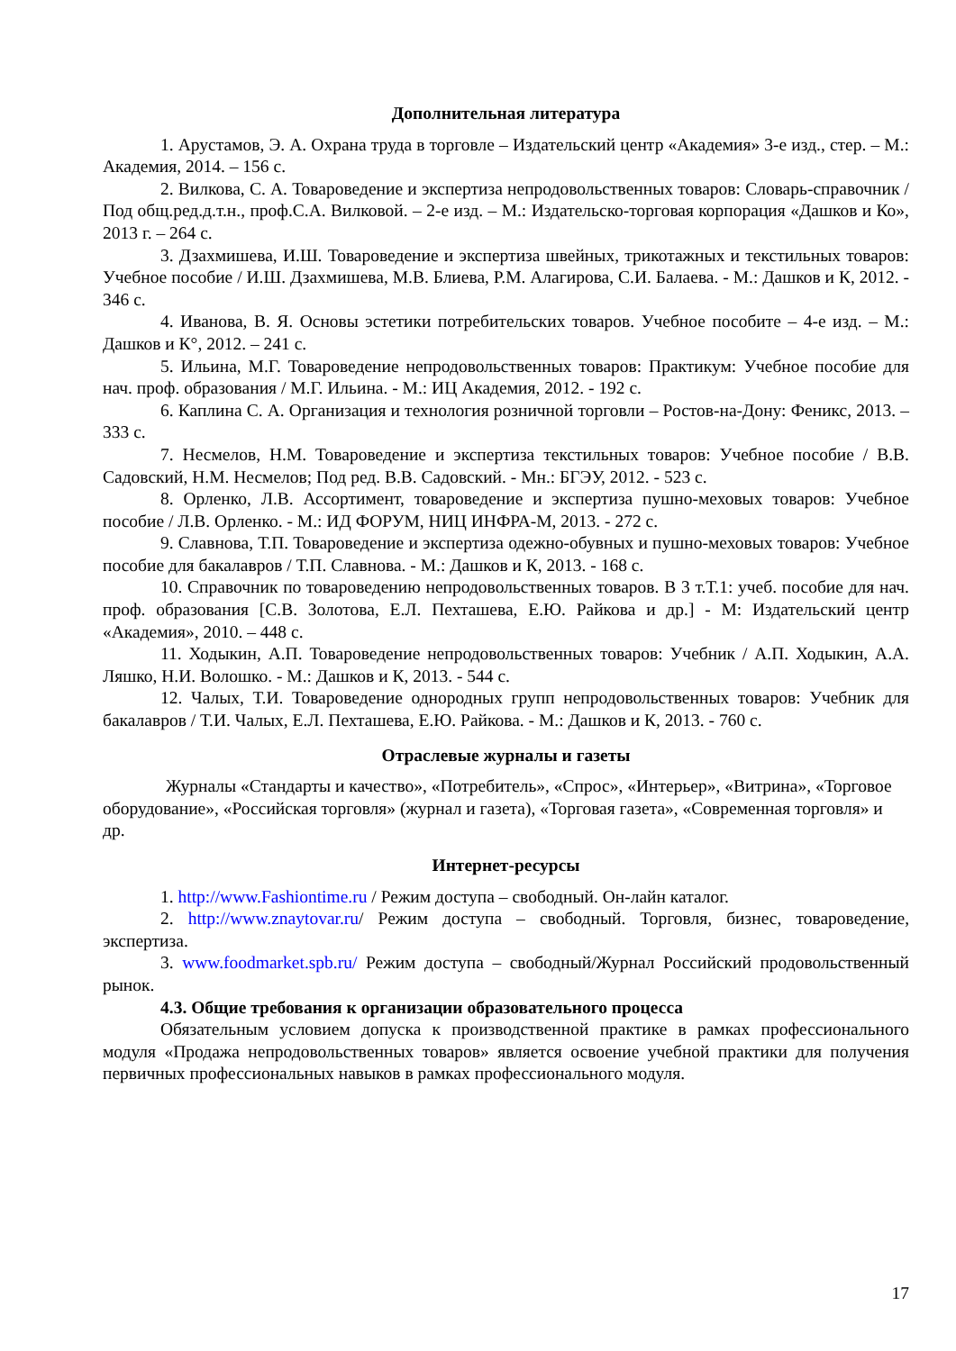Дополнительная литература
1. Арустамов, Э. А. Охрана труда в торговле – Издательский центр «Академия» 3-е изд., стер. – М.: Академия, 2014. – 156 с.
2. Вилкова, С. А. Товароведение и экспертиза непродовольственных товаров: Словарь-справочник / Под общ.ред.д.т.н., проф.С.А. Вилковой. – 2-е изд. – М.: Издательско-торговая корпорация «Дашков и Ко», 2013 г. – 264 с.
3. Дзахмишева, И.Ш. Товароведение и экспертиза швейных, трикотажных и текстильных товаров: Учебное пособие / И.Ш. Дзахмишева, М.В. Блиева, Р.М. Алагирова, С.И. Балаева. - М.: Дашков и К, 2012. - 346 с.
4. Иванова, В. Я. Основы эстетики потребительских товаров. Учебное пособите – 4-е изд. – М.: Дашков и К°, 2012. – 241 с.
5. Ильина, М.Г. Товароведение непродовольственных товаров: Практикум: Учебное пособие для нач. проф. образования / М.Г. Ильина. - М.: ИЦ Академия, 2012. - 192 с.
6. Каплина С. А. Организация и технология розничной торговли – Ростов-на-Дону: Феникс, 2013. – 333 с.
7. Несмелов, Н.М. Товароведение и экспертиза текстильных товаров: Учебное пособие / В.В. Садовский, Н.М. Несмелов; Под ред. В.В. Садовский. - Мн.: БГЭУ, 2012. - 523 с.
8. Орленко, Л.В. Ассортимент, товароведение и экспертиза пушно-меховых товаров: Учебное пособие / Л.В. Орленко. - М.: ИД ФОРУМ, НИЦ ИНФРА-М, 2013. - 272 с.
9. Славнова, Т.П. Товароведение и экспертиза одежно-обувных и пушно-меховых товаров: Учебное пособие для бакалавров / Т.П. Славнова. - М.: Дашков и К, 2013. - 168 с.
10. Справочник по товароведению непродовольственных товаров. В 3 т.Т.1: учеб. пособие для нач. проф. образования [С.В. Золотова, Е.Л. Пехташева, Е.Ю. Райкова и др.] - М: Издательский центр «Академия», 2010. – 448 с.
11. Ходыкин, А.П. Товароведение непродовольственных товаров: Учебник / А.П. Ходыкин, А.А. Ляшко, Н.И. Волошко. - М.: Дашков и К, 2013. - 544 с.
12. Чалых, Т.И. Товароведение однородных групп непродовольственных товаров: Учебник для бакалавров / Т.И. Чалых, Е.Л. Пехташева, Е.Ю. Райкова. - М.: Дашков и К, 2013. - 760 с.
Отраслевые журналы и газеты
Журналы «Стандарты и качество», «Потребитель», «Спрос», «Интерьер», «Витрина», «Торговое оборудование», «Российская торговля» (журнал и газета), «Торговая газета», «Современная торговля» и др.
Интернет-ресурсы
1. http://www.Fashiontime.ru / Режим доступа – свободный. Он-лайн каталог.
2. http://www.znaytovar.ru/ Режим доступа – свободный. Торговля, бизнес, товароведение, экспертиза.
3. www.foodmarket.spb.ru/ Режим доступа – свободный/Журнал Российский продовольственный рынок.
4.3. Общие требования к организации образовательного процесса
Обязательным условием допуска к производственной практике в рамках профессионального модуля «Продажа непродовольственных товаров» является освоение учебной практики для получения первичных профессиональных навыков в рамках профессионального модуля.
17